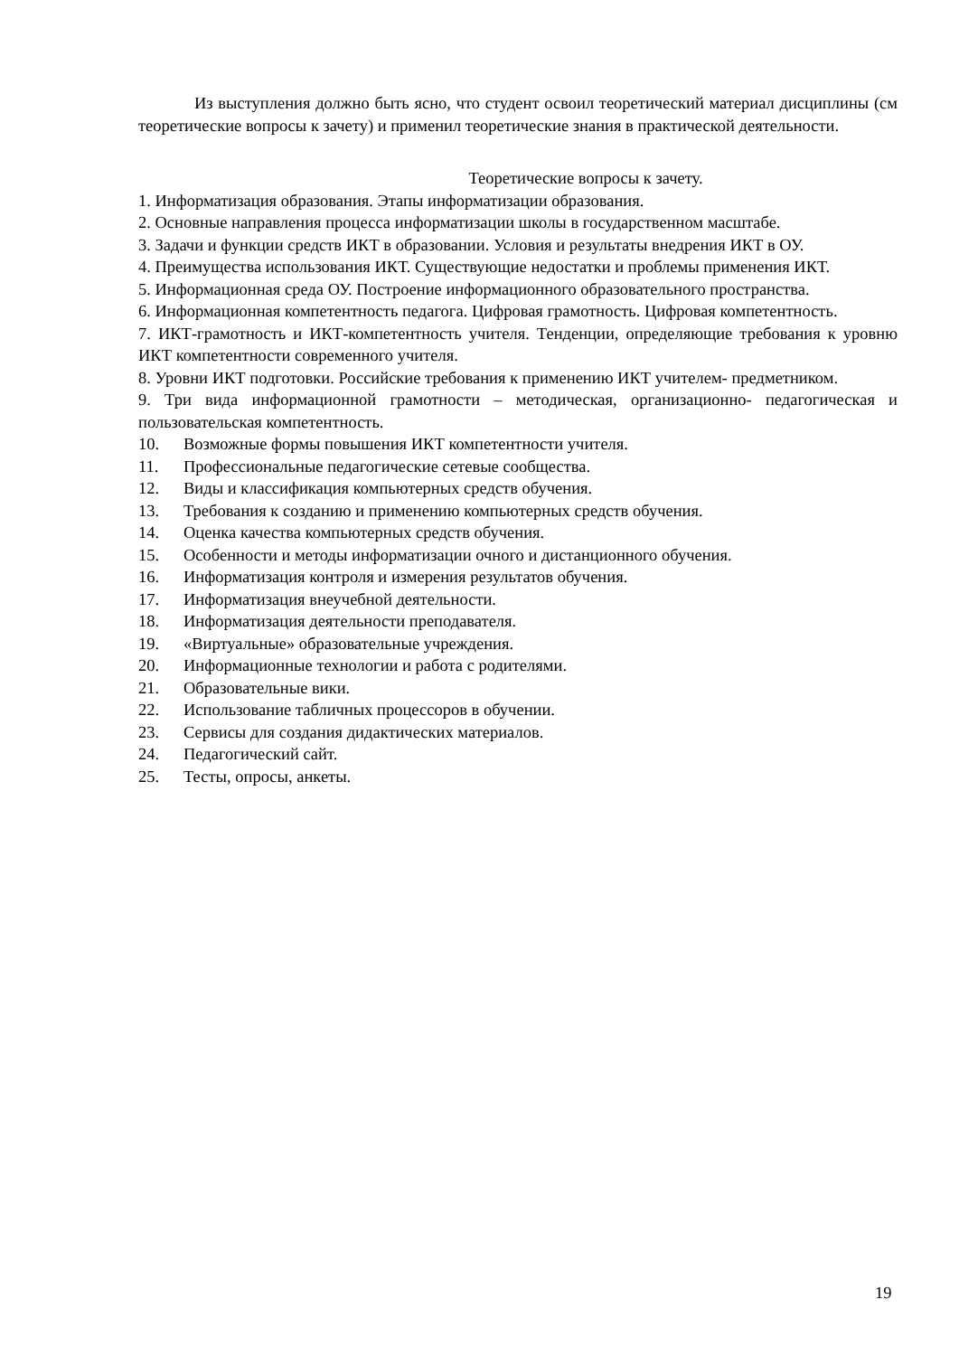Из выступления должно быть ясно, что студент освоил теоретический материал дисциплины (см теоретические вопросы к зачету) и применил теоретические знания в практической деятельности.
Теоретические вопросы к зачету.
1. Информатизация образования. Этапы информатизации образования.
2. Основные направления процесса информатизации школы в государственном масштабе.
3. Задачи и функции средств ИКТ в образовании. Условия и результаты внедрения ИКТ в ОУ.
4. Преимущества использования ИКТ. Существующие недостатки и проблемы применения ИКТ.
5. Информационная среда ОУ. Построение информационного образовательного пространства.
6. Информационная компетентность педагога. Цифровая грамотность. Цифровая компетентность.
7. ИКТ-грамотность и ИКТ-компетентность учителя. Тенденции, определяющие требования к уровню ИКТ компетентности современного учителя.
8. Уровни ИКТ подготовки. Российские требования к применению ИКТ учителем- предметником.
9. Три вида информационной грамотности – методическая, организационно- педагогическая и пользовательская компетентность.
10. Возможные формы повышения ИКТ компетентности учителя.
11. Профессиональные педагогические сетевые сообщества.
12. Виды и классификация компьютерных средств обучения.
13. Требования к созданию и применению компьютерных средств обучения.
14. Оценка качества компьютерных средств обучения.
15. Особенности и методы информатизации очного и дистанционного обучения.
16. Информатизация контроля и измерения результатов обучения.
17. Информатизация внеучебной деятельности.
18. Информатизация деятельности преподавателя.
19. «Виртуальные» образовательные учреждения.
20. Информационные технологии и работа с родителями.
21. Образовательные вики.
22. Использование табличных процессоров в обучении.
23. Сервисы для создания дидактических материалов.
24. Педагогический сайт.
25. Тесты, опросы, анкеты.
19